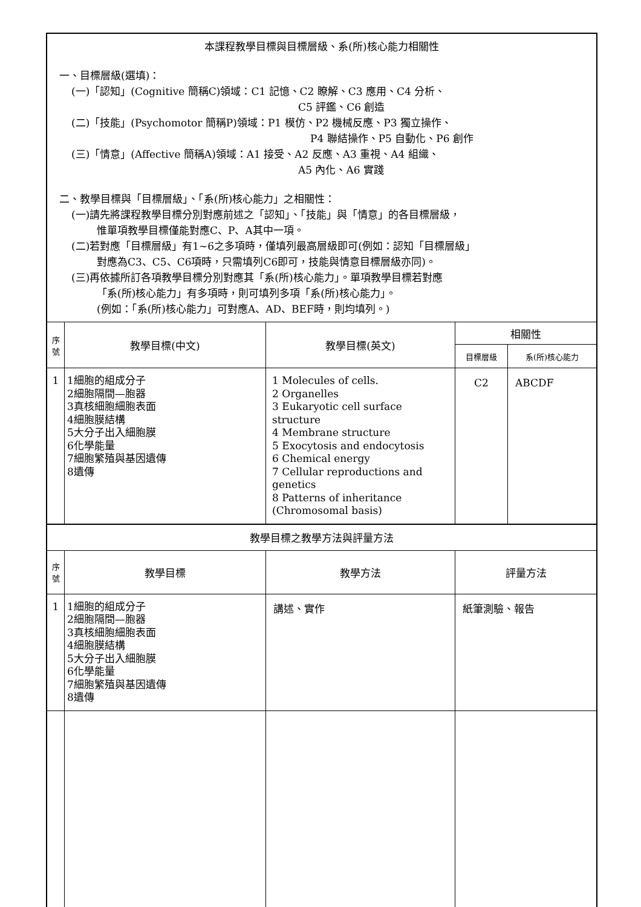| 本課程教學目標與目標層級、系(所)核心能力相關性 一、目標層級(選填)： (一)「認知」(Cognitive 簡稱C)領域：C1 記憶、C2 瞭解、C3 應用、C4 分析、 C5 評鑑、C6 創造 (二)「技能」(Psychomotor 簡稱P)領域：P1 模仿、P2 機械反應、P3 獨立操作、 P4 聯結操作、P5 自動化、P6 創作 (三)「情意」(Affective 簡稱A)領域：A1 接受、A2 反應、A3 重視、A4 組織、 A5 內化、A6 實踐 二、教學目標與「目標層級」、「系(所)核心能力」之相關性： (一)請先將課程教學目標分別對應前述之「認知」、「技能」與「情意」的各目標層級， 惟單項教學目標僅能對應C、P、A其中一項。 (二)若對應「目標層級」有1~6之多項時，僅填列最高層級即可(例如：認知「目標層級」 對應為C3、C5、C6項時，只需填列C6即可，技能與情意目標層級亦同)。 (三)再依據所訂各項教學目標分別對應其「系(所)核心能力」。單項教學目標若對應 「系(所)核心能力」有多項時，則可填列多項「系(所)核心能力」。 (例如：「系(所)核心能力」可對應A、AD、BEF時，則均填列。) | | | | |
| 序 號 | 教學目標(中文) | 教學目標(英文) | 相關性 | |
| | | | 目標層級 | 系(所)核心能力 |
| 1 | 1細胞的組成分子 2細胞隔間—胞器 3真核細胞細胞表面 4細胞膜結構 5大分子出入細胞膜 6化學能量 7細胞繁殖與基因遺傳 8遺傳 | 1 Molecules of cells. 2 Organelles 3 Eukaryotic cell surface structure 4 Membrane structure 5 Exocytosis and endocytosis 6 Chemical energy 7 Cellular reproductions and genetics 8 Patterns of inheritance (Chromosomal basis) | C2 | ABCDF |
| 教學目標之教學方法與評量方法 | | | | |
| 序 號 | 教學目標 | 教學方法 | 評量方法 | |
| 1 | 1細胞的組成分子 2細胞隔間—胞器 3真核細胞細胞表面 4細胞膜結構 5大分子出入細胞膜 6化學能量 7細胞繁殖與基因遺傳 8遺傳 | 講述、實作 | 紙筆測驗、報告 | |